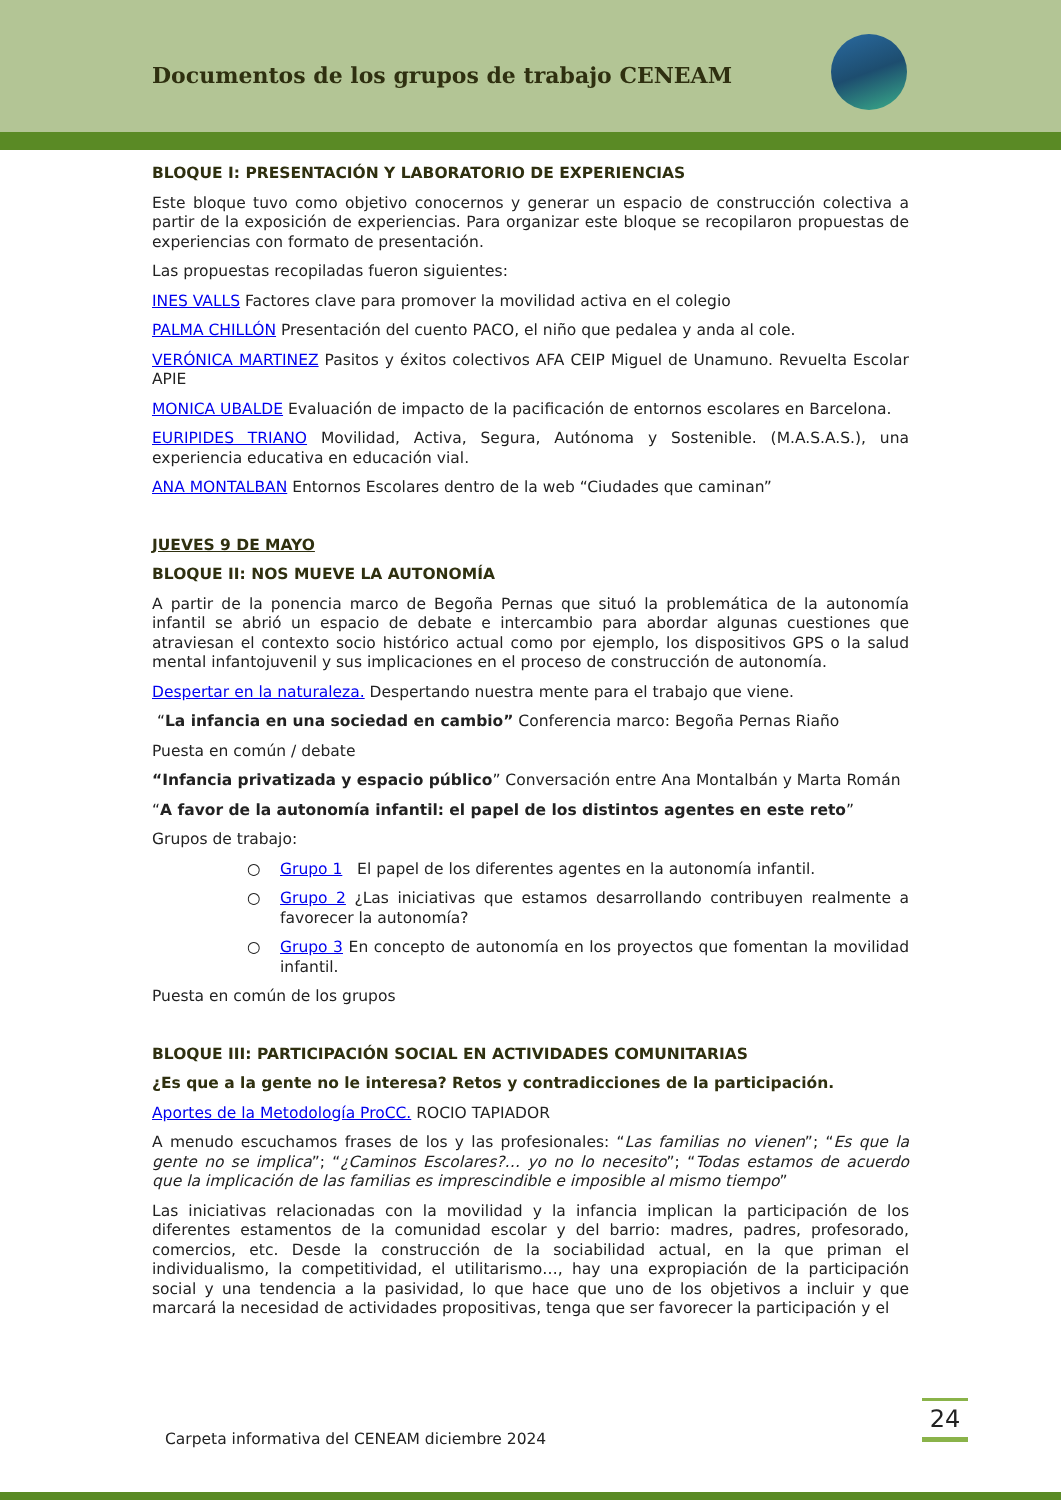Documentos de los grupos de trabajo CENEAM
BLOQUE I: PRESENTACIÓN Y LABORATORIO DE EXPERIENCIAS
Este bloque tuvo como objetivo conocernos y generar un espacio de construcción colectiva a partir de la exposición de experiencias. Para organizar este bloque se recopilaron propuestas de experiencias con formato de presentación.
Las propuestas recopiladas fueron siguientes:
INES VALLS Factores clave para promover la movilidad activa en el colegio
PALMA CHILLÓN Presentación del cuento PACO, el niño que pedalea y anda al cole.
VERÓNICA MARTINEZ Pasitos y éxitos colectivos AFA CEIP Miguel de Unamuno. Revuelta Escolar APIE
MONICA UBALDE Evaluación de impacto de la pacificación de entornos escolares en Barcelona.
EURIPIDES TRIANO Movilidad, Activa, Segura, Autónoma y Sostenible. (M.A.S.A.S.), una experiencia educativa en educación vial.
ANA MONTALBAN Entornos Escolares dentro de la web “Ciudades que caminan”
JUEVES 9 DE MAYO
BLOQUE II: NOS MUEVE LA AUTONOMÍA
A partir de la ponencia marco de Begoña Pernas que situó la problemática de la autonomía infantil se abrió un espacio de debate e intercambio para abordar algunas cuestiones que atraviesan el contexto socio histórico actual como por ejemplo, los dispositivos GPS o la salud mental infantojuvenil y sus implicaciones en el proceso de construcción de autonomía.
Despertar en la naturaleza. Despertando nuestra mente para el trabajo que viene.
“La infancia en una sociedad en cambio” Conferencia marco: Begoña Pernas Riaño
Puesta en común / debate
“Infancia privatizada y espacio público” Conversación entre Ana Montalbán y Marta Román
“A favor de la autonomía infantil: el papel de los distintos agentes en este reto”
Grupos de trabajo:
○ Grupo 1 El papel de los diferentes agentes en la autonomía infantil.
○ Grupo 2 ¿Las iniciativas que estamos desarrollando contribuyen realmente a favorecer la autonomía?
○ Grupo 3 En concepto de autonomía en los proyectos que fomentan la movilidad infantil.
Puesta en común de los grupos
BLOQUE III: PARTICIPACIÓN SOCIAL EN ACTIVIDADES COMUNITARIAS
¿Es que a la gente no le interesa? Retos y contradicciones de la participación.
Aportes de la Metodología ProCC. ROCIO TAPIADOR
A menudo escuchamos frases de los y las profesionales: “Las familias no vienen”; “Es que la gente no se implica”; “¿Caminos Escolares?… yo no lo necesito”; “Todas estamos de acuerdo que la implicación de las familias es imprescindible e imposible al mismo tiempo”
Las iniciativas relacionadas con la movilidad y la infancia implican la participación de los diferentes estamentos de la comunidad escolar y del barrio: madres, padres, profesorado, comercios, etc. Desde la construcción de la sociabilidad actual, en la que priman el individualismo, la competitividad, el utilitarismo…, hay una expropiación de la participación social y una tendencia a la pasividad, lo que hace que uno de los objetivos a incluir y que marcará la necesidad de actividades propositivas, tenga que ser favorecer la participación y el
Carpeta informativa del CENEAM diciembre 2024
24